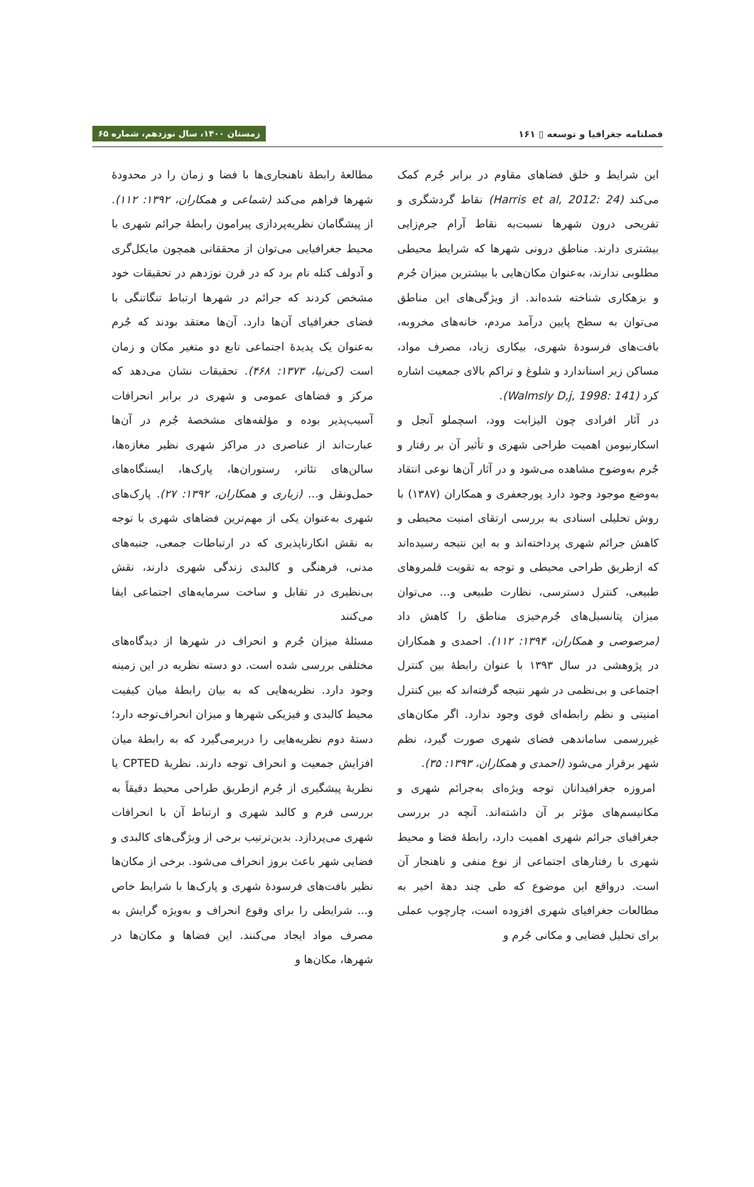فصلنامه جغرافیا و توسعه ▯ ۱۶۱ زمستان ۱۴۰۰، سال نوزدهم، شماره ۶۵
این شرایط و خلق فضاهای مقاوم در برابر جُرم کمک می‌کند (Harris et al, 2012: 24) نقاط گردشگری و تفریحی درون شهرها نسبت‌به نقاط آرام جرم‌زایی بیشتری دارند. مناطق درونی شهرها که شرایط محیطی مطلوبی ندارند، به‌عنوان مکان‌هایی با بیشترین میزان جُرم و بزهکاری شناخته شده‌اند. از ویژگی‌های این مناطق می‌توان به سطح پایین درآمد مردم، خانه‌های مخروبه، بافت‌های فرسودهٔ شهری، بیکاری زیاد، مصرف مواد، مساکن زیر استاندارد و شلوغ و تراکم بالای جمعیت اشاره کرد (Walmsly D,j, 1998: 141).
در آثار افرادی چون الیزابت وود، اسچملو آنجل و اسکارنیومن اهمیت طراحی شهری و تأثیر آن بر رفتار و جُرم به‌وضوح مشاهده می‌شود و در آثار آن‌ها نوعی انتقاد به‌وضع موجود وجود دارد پورجعفری و همکاران (۱۳۸۷) با روش تحلیلی اسنادی به بررسی ارتقای امنیت محیطی و کاهش جرائم شهری پرداخته‌اند و به این نتیجه رسیده‌اند که ازطریق طراحی محیطی و توجه به تقویت قلمروهای طبیعی، کنترل دسترسی، نظارت طبیعی و... می‌توان میزان پتانسیل‌های جُرم‌خیزی مناطق را کاهش داد (مرصوصی و همکاران، ۱۳۹۴: ۱۱۲). احمدی و همکاران در پژوهشی در سال ۱۳۹۳ با عنوان رابطهٔ بین کنترل اجتماعی و بی‌نظمی در شهر نتیجه گرفته‌اند که بین کنترل امنیتی و نظم رابطه‌ای قوی وجود ندارد. اگر مکان‌های غیررسمی ساماندهی فضای شهری صورت گیرد، نظم شهر برقرار می‌شود (احمدی و همکاران، ۱۳۹۳: ۳۵).
امروزه جغرافیدانان توجه ویژه‌ای به‌جرائم شهری و مکانیسم‌های مؤثر بر آن داشته‌اند. آنچه در بررسی جغرافیای جرائم شهری اهمیت دارد، رابطهٔ فضا و محیط شهری با رفتارهای اجتماعی از نوع منفی و ناهنجار آن است. درواقع این موضوع که طی چند دههٔ اخیر به مطالعات جغرافیای شهری افزوده است، چارچوب عملی برای تحلیل فضایی و مکانی جُرم و
مطالعهٔ رابطهٔ ناهنجاری‌ها با فضا و زمان را در محدودهٔ شهرها فراهم می‌کند (شماعی و همکاران، ۱۳۹۲: ۱۱۲). از پیشگامان نظریه‌پردازی پیرامون رابطهٔ جرائم شهری با محیط جغرافیایی می‌توان از محققانی همچون مایکل‌گری و آدولف کتله نام برد که در قرن نوزدهم در تحقیقات خود مشخص کردند که جرائم در شهرها ارتباط تنگاتنگی با فضای جغرافیای آن‌ها دارد. آن‌ها معتقد بودند که جُرم به‌عنوان یک پدیدهٔ اجتماعی تابع دو متغیر مکان و زمان است (کی‌نیا، ۱۳۷۳: ۴۶۸). تحقیقات نشان می‌دهد که مرکز و فضاهای عمومی و شهری در برابر انحرافات آسیب‌پذیر بوده و مؤلفه‌های مشخصهٔ جُرم در آن‌ها عبارت‌اند از عناصری در مراکز شهری نظیر مغازه‌ها، سالن‌های تئاتر، رستوران‌ها، پارک‌ها، ایستگاه‌های حمل‌ونقل و... (زیاری و همکاران، ۱۳۹۲: ۲۷). پارک‌های شهری به‌عنوان یکی از مهم‌ترین فضاهای شهری با توجه به نقش انکارناپذیری که در ارتباطات جمعی، جنبه‌های مدنی، فرهنگی و کالبدی زندگی شهری دارند، نقش بی‌نظیری در تقابل و ساخت سرمایه‌های اجتماعی ایفا می‌کنند
مسئلهٔ میزان جُرم و انحراف در شهرها از دیدگاه‌های مختلفی بررسی شده است. دو دسته نظریه در این زمینه وجود دارد. نظریه‌هایی که به بیان رابطهٔ میان کیفیت محیط کالبدی و فیزیکی شهرها و میزان انحراف‌توجه دارد؛دستهٔ دوم نظریه‌هایی را دربرمی‌گیرد که به رابطهٔ میان افزایش جمعیت و انحراف توجه دارند. نظریهٔ CPTED یا نظریهٔ پیشگیری از جُرم ازطریق طراحی محیط دقیقاً به بررسی فرم و کالبد شهری و ارتباط آن با انحرافات شهری می‌پردازد. بدین‌ترتیب برخی از ویژگی‌های کالبدی و فضایی شهر باعث بروز انحراف می‌شود. برخی از مکان‌ها نظیر بافت‌های فرسودهٔ شهری و پارک‌ها با شرایط خاص و... شرایطی را برای وقوع انحراف و به‌ویژه گرایش به مصرف مواد ایجاد می‌کنند. این فضاها و مکان‌ها در شهرها، مکان‌ها و